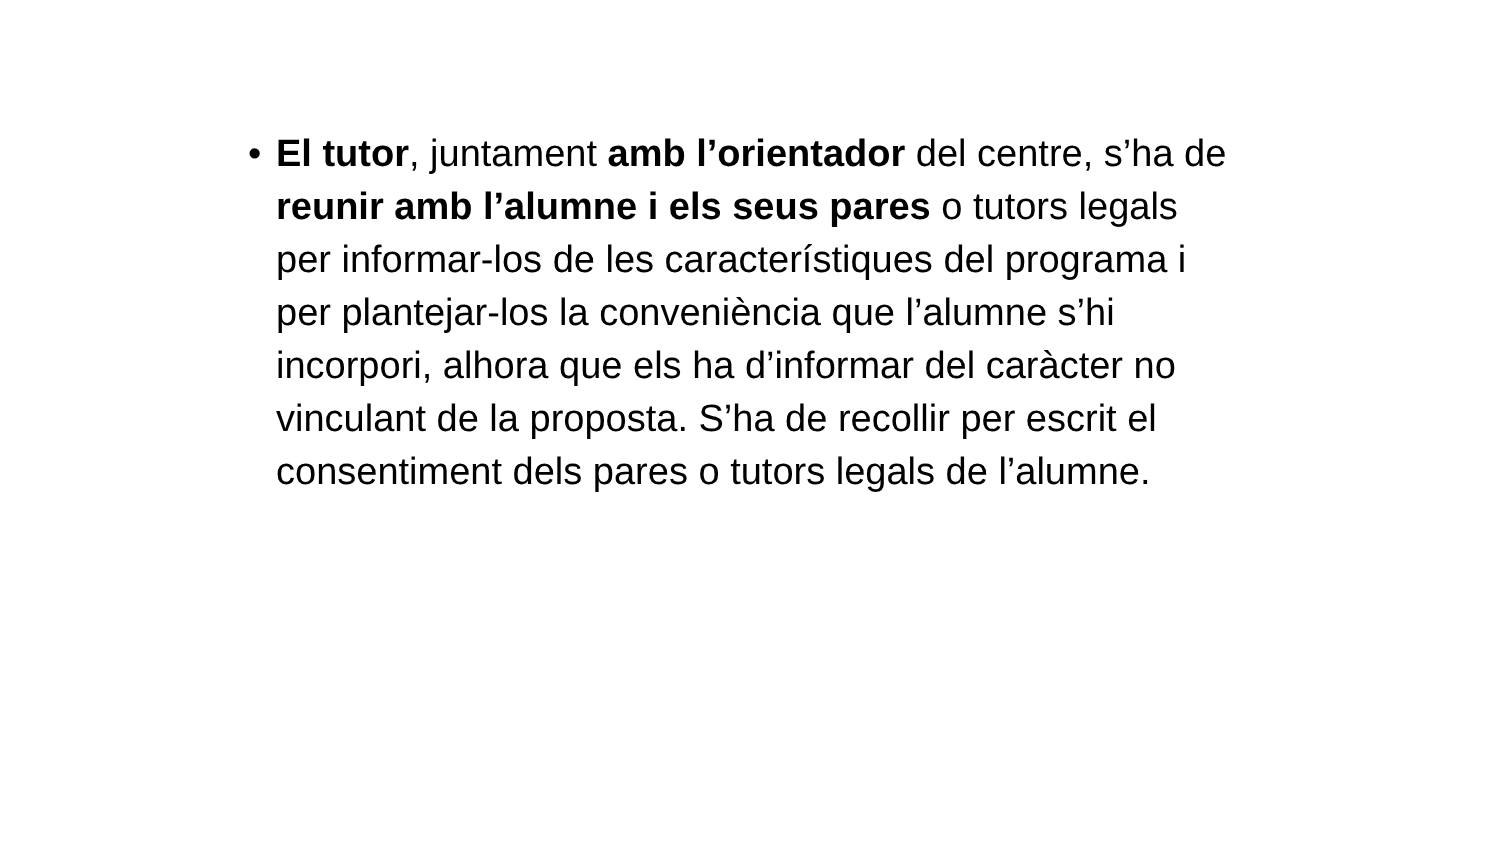• El tutor, juntament amb l’orientador del centre, s’ha de reunir amb l’alumne i els seus pares o tutors legals per informar-los de les característiques del programa i per plantejar-los la conveniència que l’alumne s’hi incorpori, alhora que els ha d’informar del caràcter no vinculant de la proposta. S’ha de recollir per escrit el consentiment dels pares o tutors legals de l’alumne.